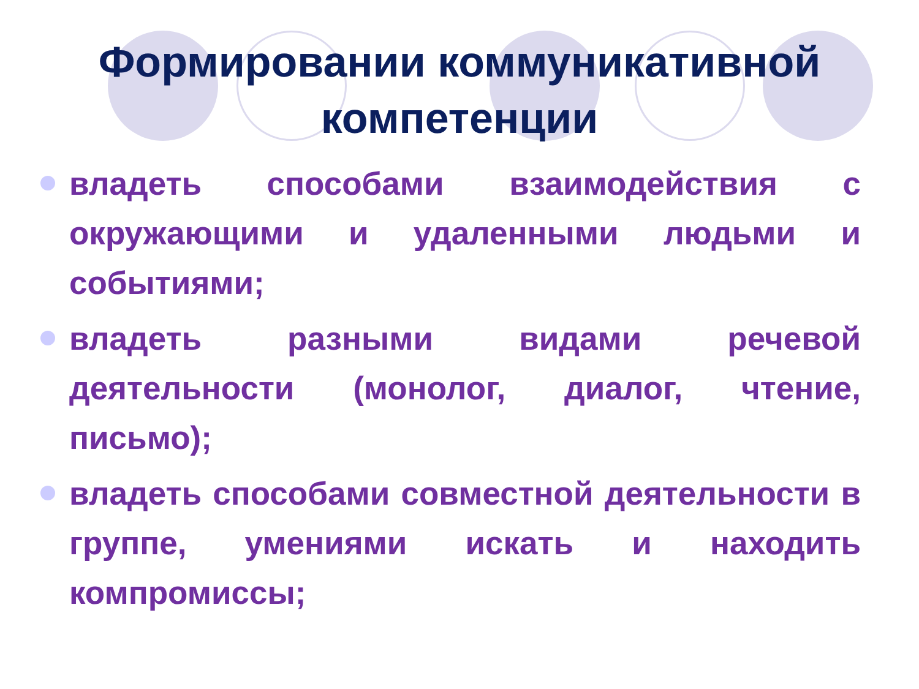Формировании коммуникативной
компетенции
владеть способами взаимодействия с окружающими и удаленными людьми и событиями;
владеть разными видами речевой деятельности (монолог, диалог, чтение, письмо);
владеть способами совместной деятельности в группе, умениями искать и находить компромиссы;